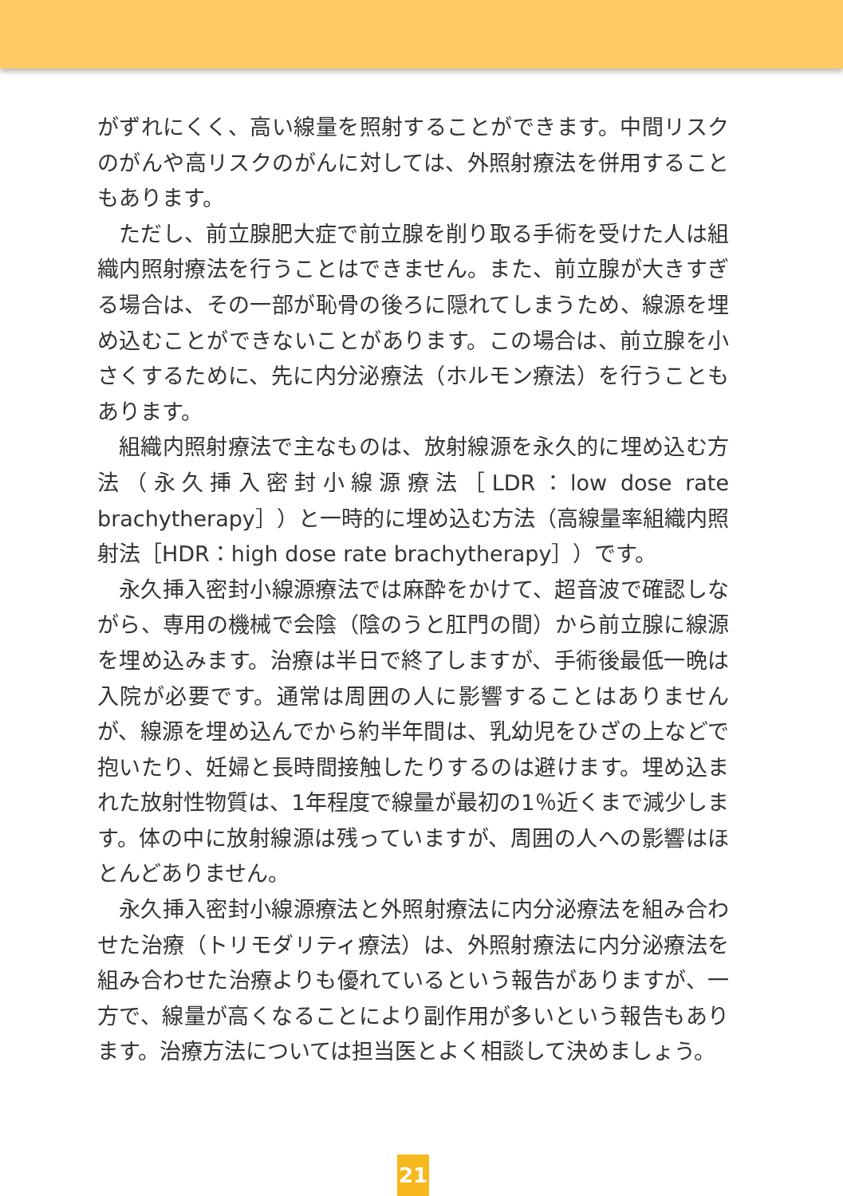がずれにくく、高い線量を照射することができます。中間リスクのがんや高リスクのがんに対しては、外照射療法を併用することもあります。
ただし、前立腺肥大症で前立腺を削り取る手術を受けた人は組織内照射療法を行うことはできません。また、前立腺が大きすぎる場合は、その一部が恥骨の後ろに隠れてしまうため、線源を埋め込むことができないことがあります。この場合は、前立腺を小さくするために、先に内分泌療法（ホルモン療法）を行うこともあります。
組織内照射療法で主なものは、放射線源を永久的に埋め込む方法（永久挿入密封小線源療法［LDR：low dose rate brachytherapy］）と一時的に埋め込む方法（高線量率組織内照射法［HDR：high dose rate brachytherapy］）です。
永久挿入密封小線源療法では麻酔をかけて、超音波で確認しながら、専用の機械で会陰（陰のうと肛門の間）から前立腺に線源を埋め込みます。治療は半日で終了しますが、手術後最低一晩は入院が必要です。通常は周囲の人に影響することはありませんが、線源を埋め込んでから約半年間は、乳幼児をひざの上などで抱いたり、妊婦と長時間接触したりするのは避けます。埋め込まれた放射性物質は、1年程度で線量が最初の1％近くまで減少します。体の中に放射線源は残っていますが、周囲の人への影響はほとんどありません。
永久挿入密封小線源療法と外照射療法に内分泌療法を組み合わせた治療（トリモダリティ療法）は、外照射療法に内分泌療法を組み合わせた治療よりも優れているという報告がありますが、一方で、線量が高くなることにより副作用が多いという報告もあります。治療方法については担当医とよく相談して決めましょう。
21